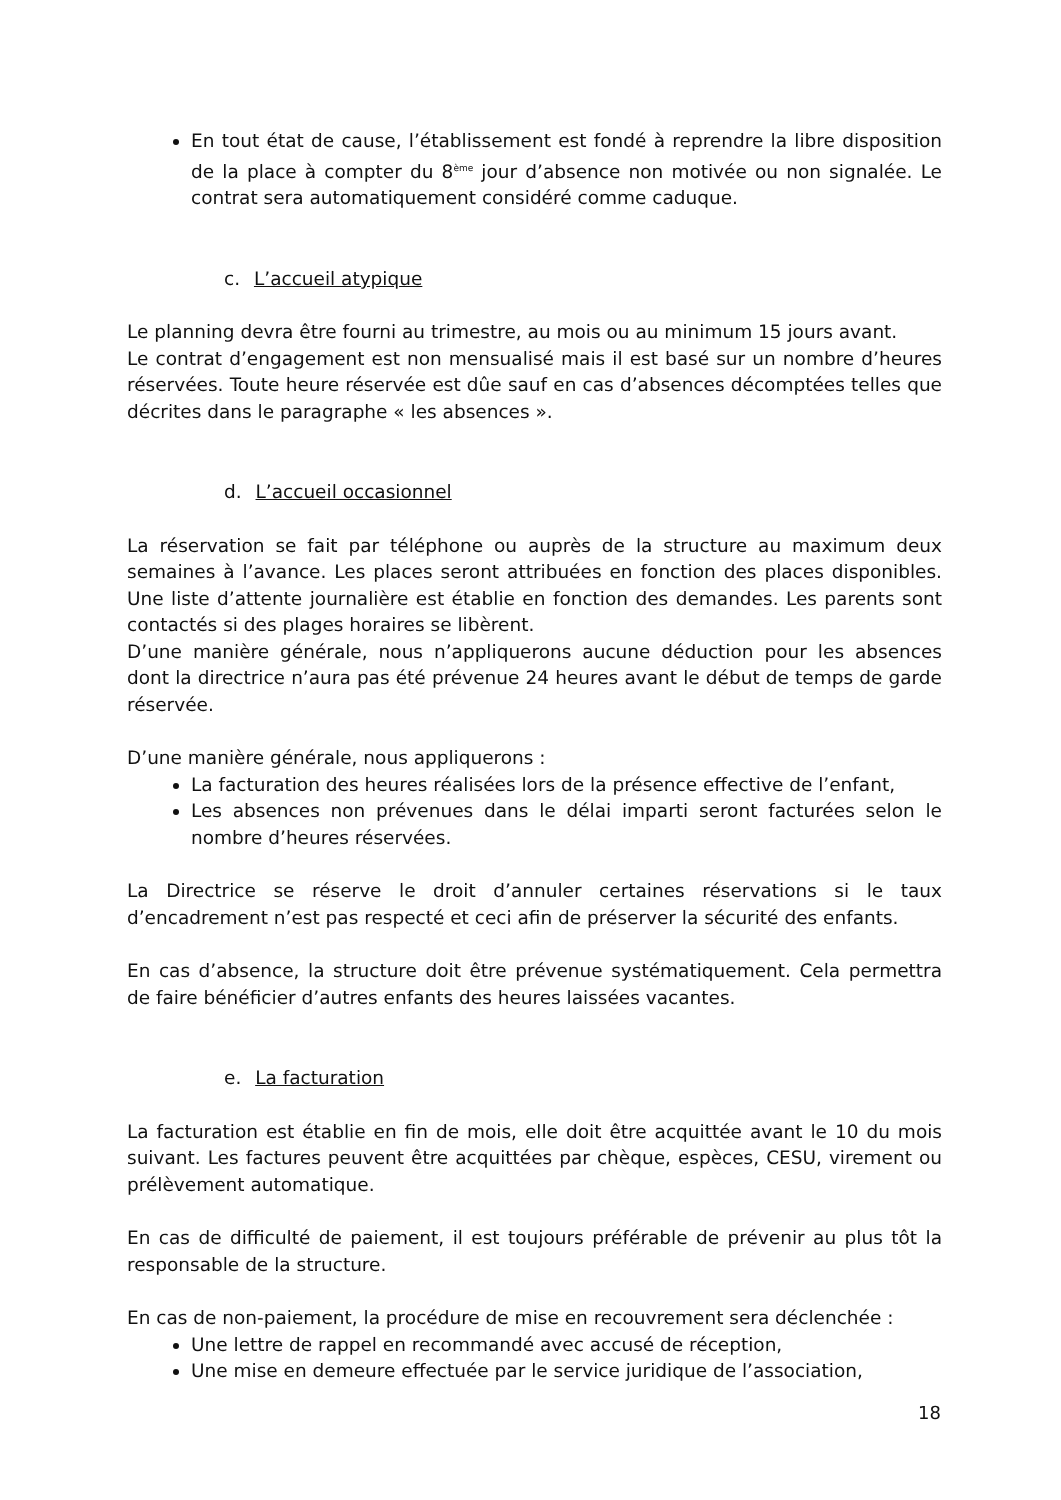En tout état de cause, l’établissement est fondé à reprendre la libre disposition de la place à compter du 8<sup>ème</sup> jour d’absence non motivée ou non signalée. Le contrat sera automatiquement considéré comme caduque.
c. L’accueil atypique
Le planning devra être fourni au trimestre, au mois ou au minimum 15 jours avant.
Le contrat d’engagement est non mensualisé mais il est basé sur un nombre d’heures réservées. Toute heure réservée est dûe sauf en cas d’absences décomptées telles que décrites dans le paragraphe « les absences ».
d. L’accueil occasionnel
La réservation se fait par téléphone ou auprès de la structure au maximum deux semaines à l’avance. Les places seront attribuées en fonction des places disponibles. Une liste d’attente journalière est établie en fonction des demandes. Les parents sont contactés si des plages horaires se libèrent.
D’une manière générale, nous n’appliquerons aucune déduction pour les absences dont la directrice n’aura pas été prévenue 24 heures avant le début de temps de garde réservée.
D’une manière générale, nous appliquerons :
La facturation des heures réalisées lors de la présence effective de l’enfant,
Les absences non prévenues dans le délai imparti seront facturées selon le nombre d’heures réservées.
La Directrice se réserve le droit d’annuler certaines réservations si le taux d’encadrement n’est pas respecté et ceci afin de préserver la sécurité des enfants.
En cas d’absence, la structure doit être prévenue systématiquement. Cela permettra de faire bénéficier d’autres enfants des heures laissées vacantes.
e. La facturation
La facturation est établie en fin de mois, elle doit être acquittée avant le 10 du mois suivant. Les factures peuvent être acquittées par chèque, espèces, CESU, virement ou prélèvement automatique.
En cas de difficulté de paiement, il est toujours préférable de prévenir au plus tôt la responsable de la structure.
En cas de non-paiement, la procédure de mise en recouvrement sera déclenchée :
Une lettre de rappel en recommandé avec accusé de réception,
Une mise en demeure effectuée par le service juridique de l’association,
18